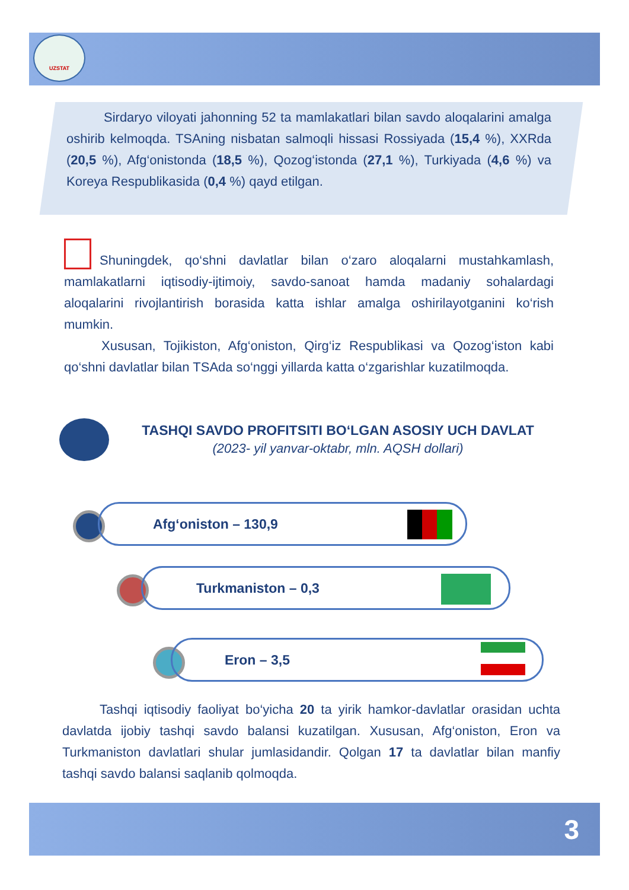UZSTAT
Sirdaryo viloyati jahonning 52 ta mamlakatlari bilan savdo aloqalarini amalga oshirib kelmoqda. TSAning nisbatan salmoqli hissasi Rossiyada (15,4 %), XXRda (20,5 %), Afg‘onistonda (18,5 %), Qozog‘istonda (27,1 %), Turkiyada (4,6 %) va Koreya Respublikasida (0,4 %) qayd etilgan.
Shuningdek, qo‘shni davlatlar bilan o‘zaro aloqalarni mustahkamlash, mamlakatlarni iqtisodiy-ijtimoiy, savdo-sanoat hamda madaniy sohalardagi aloqalarini rivojlantirish borasida katta ishlar amalga oshirilayotganini ko‘rish mumkin.
Xususan, Tojikiston, Afg‘oniston, Qirg‘iz Respublikasi va Qozog‘iston kabi qo‘shni davlatlar bilan TSAda so‘nggi yillarda katta o‘zgarishlar kuzatilmoqda.
TASHQI SAVDO PROFITSITI BO‘LGAN ASOSIY UCH DAVLAT
(2023- yil yanvar-oktabr, mln. AQSH dollari)
Afg‘oniston – 130,9
Turkmaniston – 0,3
Eron – 3,5
Tashqi iqtisodiy faoliyat bo‘yicha 20 ta yirik hamkor-davlatlar orasidan uchta davlatda ijobiy tashqi savdo balansi kuzatilgan. Xususan, Afg‘oniston, Eron va Turkmaniston davlatlari shular jumlasidandir. Qolgan 17 ta davlatlar bilan manfiy tashqi savdo balansi saqlanib qolmoqda.
3